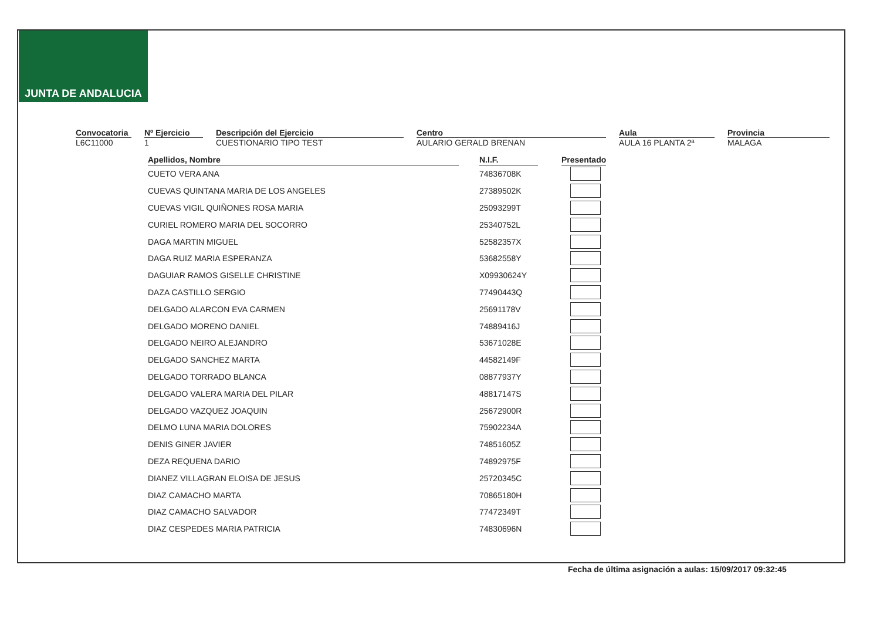JUNTA DE ANDALUCIA
Convocatoria
L6C11000
Nº Ejercicio
1
Descripción del Ejercicio
CUESTIONARIO TIPO TEST
Centro
AULARIO GERALD BRENAN
Aula
AULA 16 PLANTA 2ª
Provincia
MALAGA
| Apellidos, Nombre | | N.I.F. | | Presentado |
| --- | --- | --- | --- | --- |
| CUETO VERA ANA | | 74836708K | | |
| CUEVAS QUINTANA MARIA DE LOS ANGELES | | 27389502K | | |
| CUEVAS VIGIL QUIÑONES ROSA MARIA | | 25093299T | | |
| CURIEL ROMERO MARIA DEL SOCORRO | | 25340752L | | |
| DAGA MARTIN MIGUEL | | 52582357X | | |
| DAGA RUIZ MARIA ESPERANZA | | 53682558Y | | |
| DAGUIAR RAMOS GISELLE CHRISTINE | | X09930624Y | | |
| DAZA CASTILLO SERGIO | | 77490443Q | | |
| DELGADO ALARCON EVA CARMEN | | 25691178V | | |
| DELGADO MORENO DANIEL | | 74889416J | | |
| DELGADO NEIRO ALEJANDRO | | 53671028E | | |
| DELGADO SANCHEZ MARTA | | 44582149F | | |
| DELGADO TORRADO BLANCA | | 08877937Y | | |
| DELGADO VALERA MARIA DEL PILAR | | 48817147S | | |
| DELGADO VAZQUEZ JOAQUIN | | 25672900R | | |
| DELMO LUNA MARIA DOLORES | | 75902234A | | |
| DENIS GINER JAVIER | | 74851605Z | | |
| DEZA REQUENA DARIO | | 74892975F | | |
| DIANEZ VILLAGRAN ELOISA DE JESUS | | 25720345C | | |
| DIAZ CAMACHO MARTA | | 70865180H | | |
| DIAZ CAMACHO SALVADOR | | 77472349T | | |
| DIAZ CESPEDES MARIA PATRICIA | | 74830696N | | |
Fecha de última asignación a aulas: 15/09/2017 09:32:45